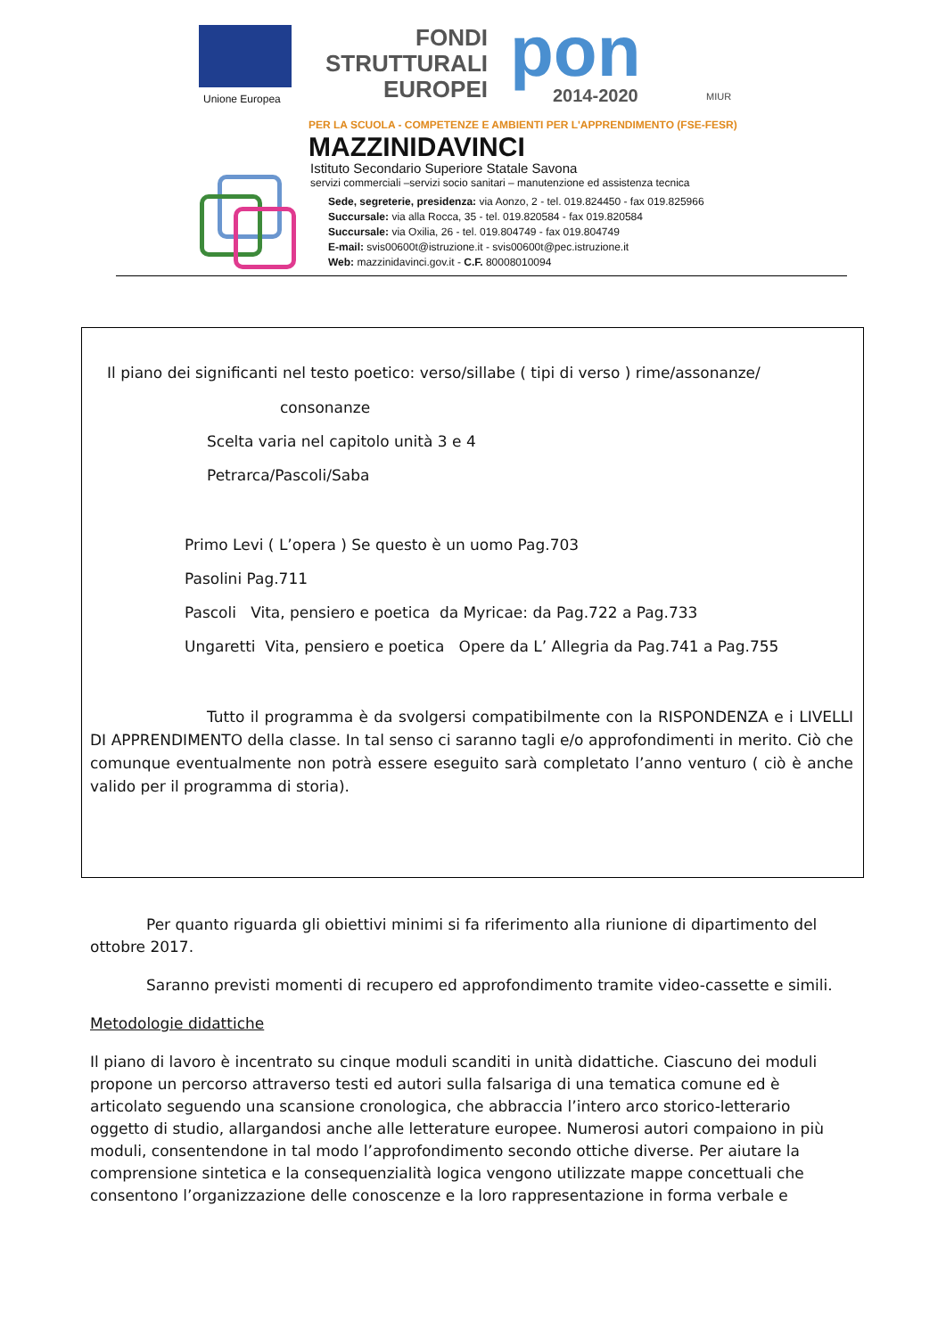Unione Europea
FONDI
STRUTTURALI
EUROPEI
pon
2014-2020 MIUR
PER LA SCUOLA - COMPETENZE E AMBIENTI PER L'APPRENDIMENTO (FSE-FESR)
MAZZINIDAVINCI
Istituto Secondario Superiore Statale Savona
servizi commerciali –servizi socio sanitari – manutenzione ed assistenza tecnica
Sede, segreterie, presidenza: via Aonzo, 2 - tel. 019.824450 - fax 019.825966
Succursale: via alla Rocca, 35 - tel. 019.820584 - fax 019.820584
Succursale: via Oxilia, 26 - tel. 019.804749 - fax 019.804749
E-mail: svis00600t@istruzione.it - svis00600t@pec.istruzione.it
Web: mazzinidavinci.gov.it - C.F. 80008010094
Il piano dei significanti nel testo poetico: verso/sillabe ( tipi di verso ) rime/assonanze/
consonanze
Scelta varia nel capitolo unità 3 e 4
Petrarca/Pascoli/Saba
Primo Levi ( L’opera ) Se questo è un uomo Pag.703
Pasolini Pag.711
Pascoli Vita, pensiero e poetica da Myricae: da Pag.722 a Pag.733
Ungaretti Vita, pensiero e poetica Opere da L’ Allegria da Pag.741 a Pag.755
Tutto il programma è da svolgersi compatibilmente con la RISPONDENZA e i LIVELLI DI APPRENDIMENTO della classe. In tal senso ci saranno tagli e/o approfondimenti in merito. Ciò che comunque eventualmente non potrà essere eseguito sarà completato l’anno venturo ( ciò è anche valido per il programma di storia).
Per quanto riguarda gli obiettivi minimi si fa riferimento alla riunione di dipartimento del ottobre 2017.
Saranno previsti momenti di recupero ed approfondimento tramite video-cassette e simili.
Metodologie didattiche
Il piano di lavoro è incentrato su cinque moduli scanditi in unità didattiche. Ciascuno dei moduli propone un percorso attraverso testi ed autori sulla falsariga di una tematica comune ed è articolato seguendo una scansione cronologica, che abbraccia l’intero arco storico-letterario oggetto di studio, allargandosi anche alle letterature europee. Numerosi autori compaiono in più moduli, consentendone in tal modo l’approfondimento secondo ottiche diverse. Per aiutare la comprensione sintetica e la consequenzialità logica vengono utilizzate mappe concettuali che consentono l’organizzazione delle conoscenze e la loro rappresentazione in forma verbale e